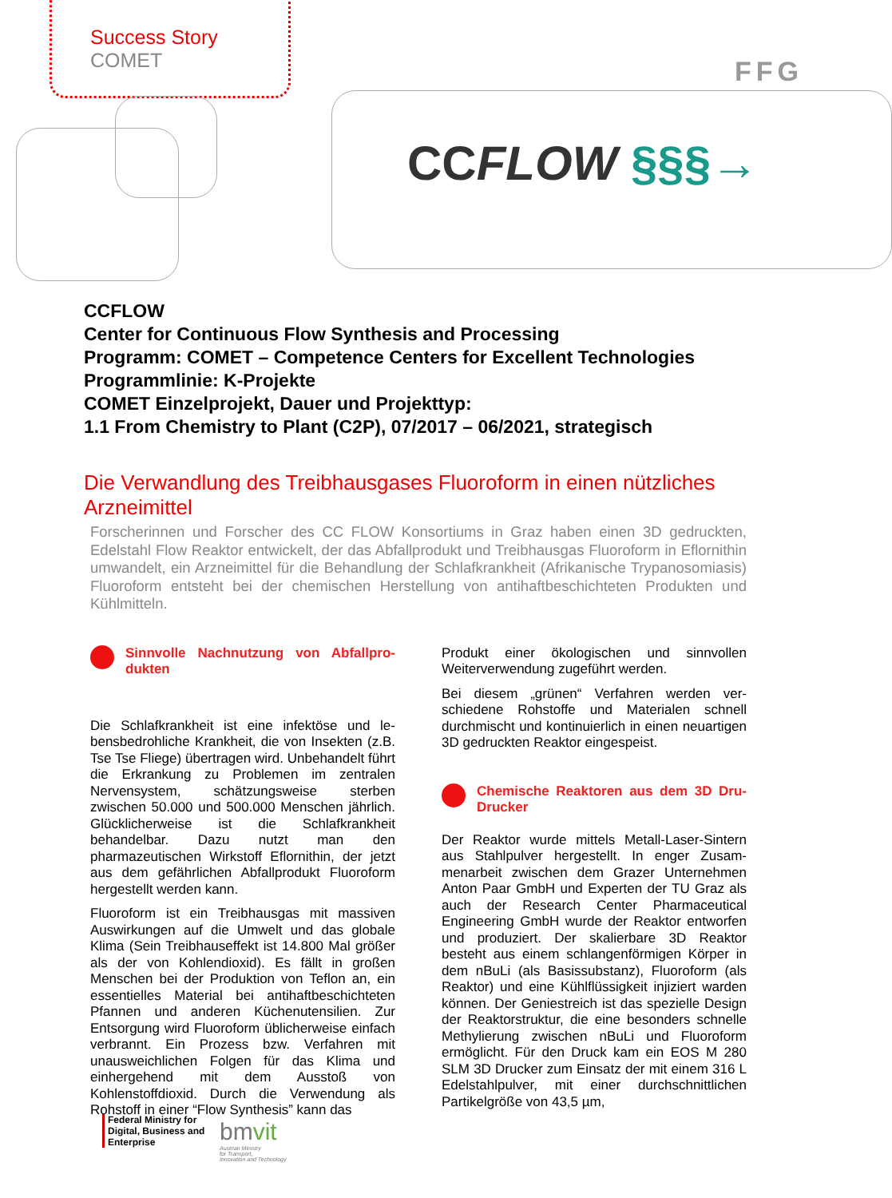Success Story
COMET
FFG
CCFLOW §§§→
CCFLOW
Center for Continuous Flow Synthesis and Processing
Programm: COMET – Competence Centers for Excellent Technologies
Programmlinie: K-Projekte
COMET Einzelprojekt, Dauer und Projekttyp:
1.1 From Chemistry to Plant (C2P), 07/2017 – 06/2021, strategisch
Die Verwandlung des Treibhausgases Fluoroform in einen nützliches Arzneimittel
Forscherinnen und Forscher des CC FLOW Konsortiums in Graz haben einen 3D gedruckten, Edelstahl Flow Reaktor entwickelt, der das Abfallprodukt und Treibhausgas Fluoroform in Eflornithin umwandelt, ein Arzneimittel für die Behandlung der Schlafkrankheit (Afrikanische Trypanosomiasis) Fluoroform entsteht bei der chemischen Herstellung von antihaftbeschichte­ten Produkten und Kühlmitteln.
Sinnvolle Nachnutzung von Abfallpro­dukten
Die Schlafkrankheit ist eine infektöse und le­bensbedrohliche Krankheit, die von Insekten (z.B. Tse Tse Fliege) übertragen wird. Unbe­handelt führt die Erkrankung zu Problemen im zentralen Nervensystem, schätzungsweise sterben zwischen 50.000 und 500.000 Men­schen jährlich. Glücklicherweise ist die Schlaf­krankheit behandelbar. Dazu nutzt man den pharmazeutischen Wirkstoff Eflornithin, der jetzt aus dem gefährlichen Abfallprodukt Fluoroform hergestellt werden kann.
Fluoroform ist ein Treibhausgas mit massiven Auswirkungen auf die Umwelt und das globale Klima (Sein Treibhauseffekt ist 14.800 Mal größer als der von Kohlendioxid). Es fällt in großen Menschen bei der Produktion von Teflon an, ein essentielles Material bei antihaftbe­schichteten Pfannen und anderen Küchenuten­silien. Zur Entsorgung wird Fluoroform üblicherweise einfach verbrannt. Ein Prozess bzw. Verfahren mit unausweichlichen Folgen für das Klima und einhergehend mit dem Ausstoß von Kohlenstoffdioxid. Durch die Verwendung als Rohstoff in einer “Flow Synthesis” kann das
Produkt einer ökologischen und sinnvollen Weiterverwendung zugeführt werden.
Bei diesem „grünen“ Verfahren werden ver­schiedene Rohstoffe und Materialen schnell durchmischt und kontinuierlich in einen neuarti­gen 3D gedruckten Reaktor eingespeist.
Chemische Reaktoren aus dem 3D Dru­Drucker
Der Reaktor wurde mittels Metall-Laser-Sintern aus Stahlpulver hergestellt. In enger Zusam­menarbeit zwischen dem Grazer Unternehmen Anton Paar GmbH und Experten der TU Graz als auch der Research Center Pharmaceutical Engineering GmbH wurde der Reaktor entwor­fen und produziert. Der skalierbare 3D Reaktor besteht aus einem schlangenförmigen Körper in dem nBuLi (als Basissubstanz), Fluoroform (als Reaktor) und eine Kühlflüssigkeit injiziert warden können. Der Geniestreich ist das spezielle Design der Reaktorstruktur, die eine besonders schnelle Methylierung zwischen nBuLi und Fluoroform ermöglicht. Für den Druck kam ein EOS M 280 SLM 3D Drucker zum Einsatz der mit einem 316 L Edelstahlpulver, mit einer durchschnittlichen Partikelgröße von 43,5 µm,
Federal Ministry for
Digital, Business and
Enterprise
bmvit
Austrian Ministry
for Transport,
Innovation and Technology